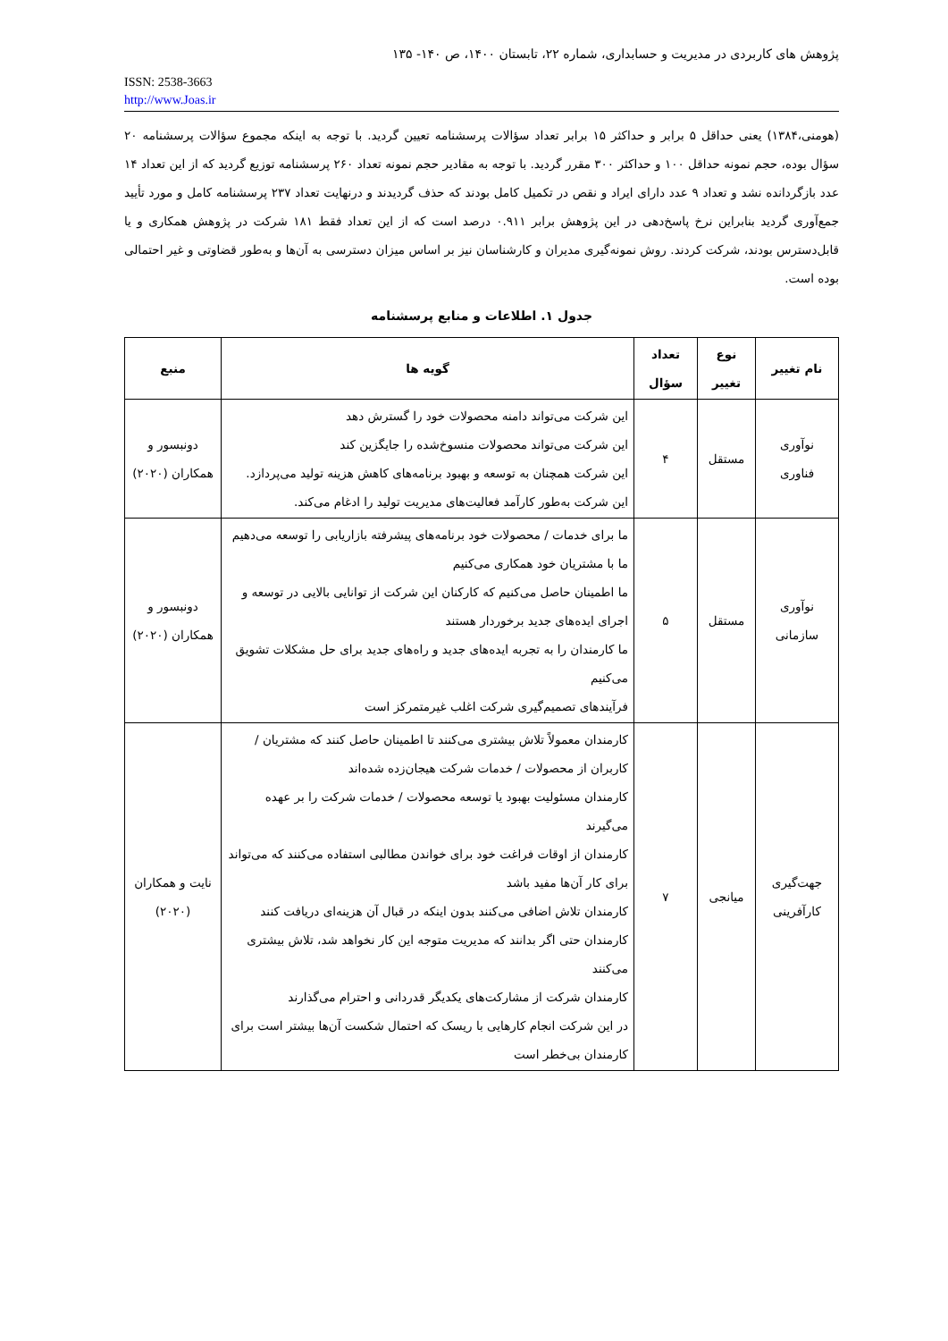پژوهش های کاربردی در مدیریت و حسابداری، شماره ۲۲، تابستان ۱۴۰۰، ص ۱۴۰- ۱۳۵
ISSN: 2538-3663
http://www.Joas.ir
(هومنی،۱۳۸۴) یعنی حداقل ۵ برابر و حداکثر ۱۵ برابر تعداد سؤالات پرسشنامه تعیین گردید. با توجه به اینکه مجموع سؤالات پرسشنامه ۲۰ سؤال بوده، حجم نمونه حداقل ۱۰۰ و حداکثر ۳۰۰ مقرر گردید. با توجه به مقادیر حجم نمونه تعداد ۲۶۰ پرسشنامه توزیع گردید که از این تعداد ۱۴ عدد بازگردانده نشد و تعداد ۹ عدد دارای ایراد و نقص در تکمیل کامل بودند که حذف گردیدند و درنهایت تعداد ۲۳۷ پرسشنامه کامل و مورد تأیید جمع‌آوری گردید بنابراین نرخ پاسخ‌دهی در این پژوهش برابر ۰.۹۱۱ درصد است که از این تعداد فقط ۱۸۱ شرکت در پژوهش همکاری و یا قابل‌دسترس بودند، شرکت کردند. روش نمونه‌گیری مدیران و کارشناسان نیز بر اساس میزان دسترسی به آن‌ها و به‌طور قضاوتی و غیر احتمالی بوده است.
جدول ۱. اطلاعات و منابع پرسشنامه
| نام تغییر | نوع تغییر | تعداد سؤال | گویه ها | منبع |
| --- | --- | --- | --- | --- |
| نوآوری فناوری | مستقل | ۴ | این شرکت می‌تواند دامنه محصولات خود را گسترش دهد این شرکت می‌تواند محصولات منسوخ‌شده را جایگزین کند این شرکت همچنان به توسعه و بهبود برنامه‌های کاهش هزینه تولید می‌پردازد. این شرکت به‌طور کارآمد فعالیت‌های مدیریت تولید را ادغام می‌کند. | دونبسور و همکاران (۲۰۲۰) |
| نوآوری سازمانی | مستقل | ۵ | ما برای خدمات / محصولات خود برنامه‌های پیشرفته بازاریابی را توسعه می‌دهیم ما با مشتریان خود همکاری می‌کنیم ما اطمینان حاصل می‌کنیم که کارکنان این شرکت از توانایی بالایی در توسعه و اجرای ایده‌های جدید برخوردار هستند ما کارمندان را به تجربه ایده‌های جدید و راه‌های جدید برای حل مشکلات تشویق می‌کنیم فرآیندهای تصمیم‌گیری شرکت اغلب غیرمتمرکز است | دونبسور و همکاران (۲۰۲۰) |
| جهت‌گیری کارآفرینی | میانجی | ۷ | کارمندان معمولاً تلاش بیشتری می‌کنند تا اطمینان حاصل کنند که مشتریان / کاربران از محصولات / خدمات شرکت هیجان‌زده شده‌اند کارمندان مسئولیت بهبود یا توسعه محصولات / خدمات شرکت را بر عهده می‌گیرند کارمندان از اوقات فراغت خود برای خواندن مطالبی استفاده می‌کنند که می‌تواند برای کار آن‌ها مفید باشد کارمندان تلاش اضافی می‌کنند بدون اینکه در قبال آن هزینه‌ای دریافت کنند کارمندان حتی اگر بدانند که مدیریت متوجه این کار نخواهد شد، تلاش بیشتری می‌کنند کارمندان شرکت از مشارکت‌های یکدیگر قدردانی و احترام می‌گذارند در این شرکت انجام کارهایی با ریسک که احتمال شکست آن‌ها بیشتر است برای کارمندان بی‌خطر است | نایت و همکاران (۲۰۲۰) |